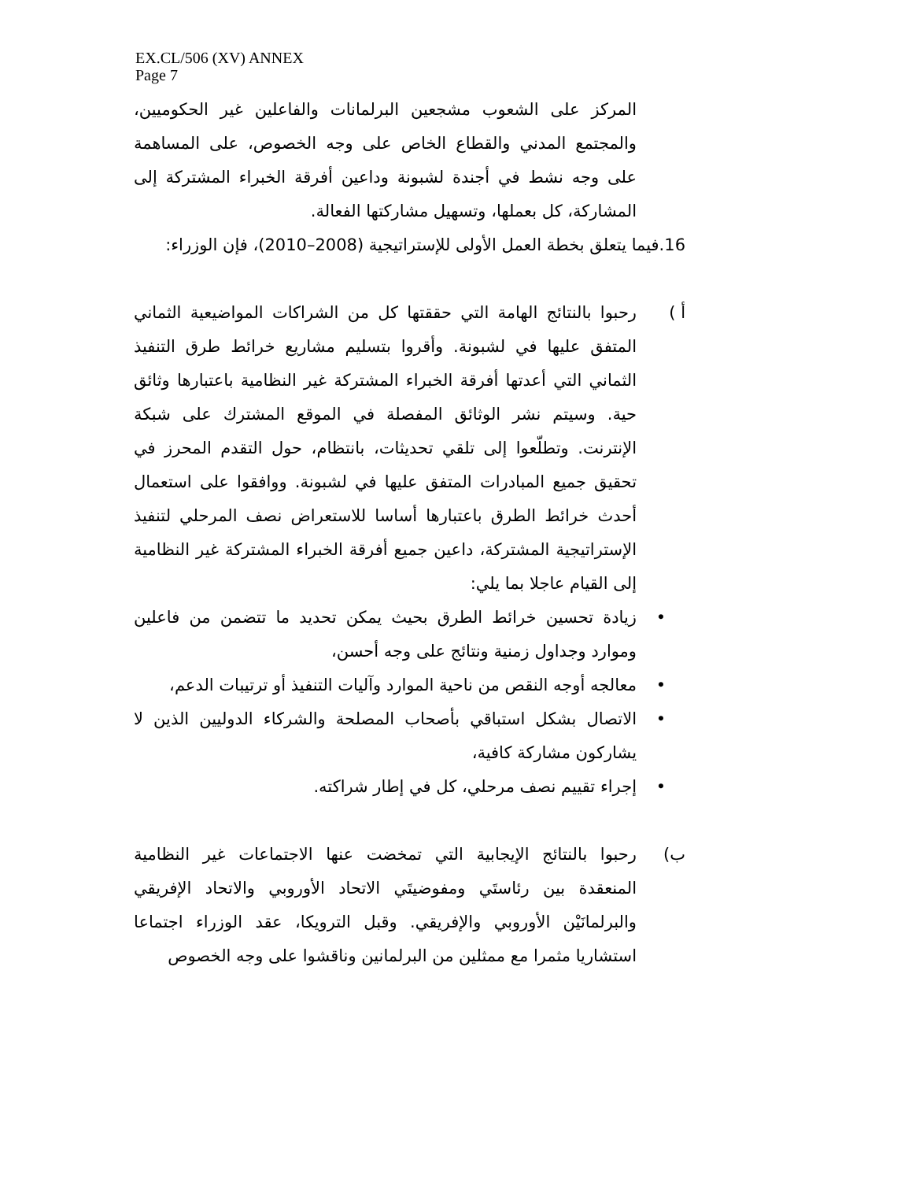EX.CL/506 (XV) ANNEX
Page 7
المركز على الشعوب مشجعين البرلمانات والفاعلين غير الحكوميين، والمجتمع المدني والقطاع الخاص على وجه الخصوص، على المساهمة على وجه نشط في أجندة لشبونة وداعين أفرقة الخبراء المشتركة إلى المشاركة، كل بعملها، وتسهيل مشاركتها الفعالة.
16.فيما يتعلق بخطة العمل الأولى للإستراتيجية (2008–2010)، فإن الوزراء:
أ ) رحبوا بالنتائج الهامة التي حققتها كل من الشراكات المواضيعية الثماني المتفق عليها في لشبونة. وأقروا بتسليم مشاريع خرائط طرق التنفيذ الثماني التي أعدتها أفرقة الخبراء المشتركة غير النظامية باعتبارها وثائق حية. وسيتم نشر الوثائق المفصلة في الموقع المشترك على شبكة الإنترنت. وتطلّعوا إلى تلقي تحديثات، بانتظام، حول التقدم المحرز في تحقيق جميع المبادرات المتفق عليها في لشبونة. ووافقوا على استعمال أحدث خرائط الطرق باعتبارها أساسا للاستعراض نصف المرحلي لتنفيذ الإستراتيجية المشتركة، داعين جميع أفرقة الخبراء المشتركة غير النظامية إلى القيام عاجلا بما يلي:
• زيادة تحسين خرائط الطرق بحيث يمكن تحديد ما تتضمن من فاعلين وموارد وجداول زمنية ونتائج على وجه أحسن،
• معالجه أوجه النقص من ناحية الموارد وآليات التنفيذ أو ترتيبات الدعم،
• الاتصال بشكل استباقي بأصحاب المصلحة والشركاء الدوليين الذين لا يشاركون مشاركة كافية،
• إجراء تقييم نصف مرحلي، كل في إطار شراكته.
ب) رحبوا بالنتائج الإيجابية التي تمخضت عنها الاجتماعات غير النظامية المنعقدة بين رئاستَي ومفوضيتَي الاتحاد الأوروبي والاتحاد الإفريقي والبرلمانَيْن الأوروبي والإفريقي. وقبل الترويكا، عقد الوزراء اجتماعا استشاريا مثمرا مع ممثلين من البرلمانين وناقشوا على وجه الخصوص